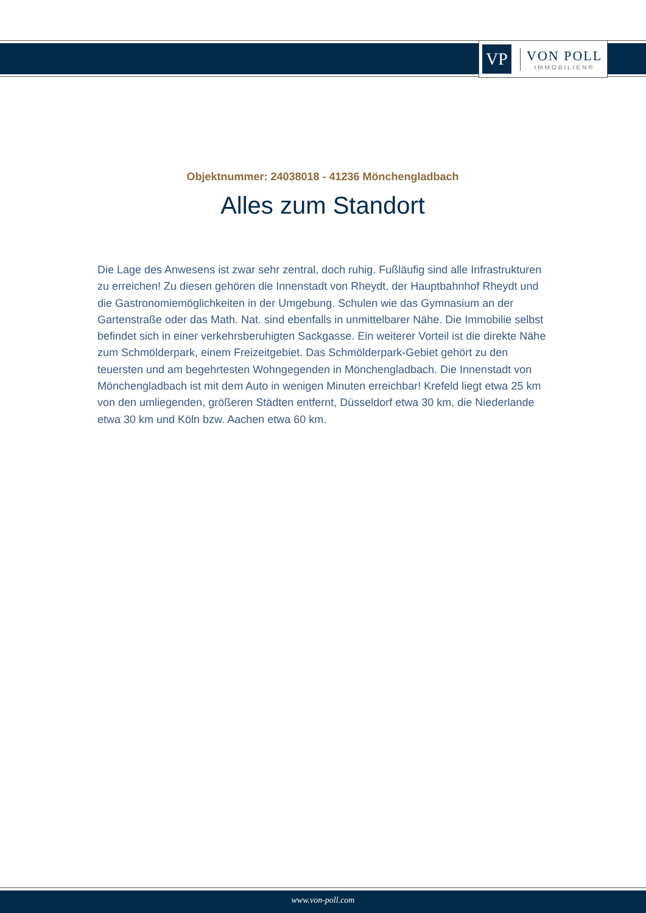VP
VON POLL
IMMOBILIEN®
Objektnummer: 24038018 - 41236 Mönchengladbach
Alles zum Standort
Die Lage des Anwesens ist zwar sehr zentral, doch ruhig. Fußläufig sind alle Infrastrukturen zu erreichen! Zu diesen gehören die Innenstadt von Rheydt, der Hauptbahnhof Rheydt und die Gastronomiemöglichkeiten in der Umgebung. Schulen wie das Gymnasium an der Gartenstraße oder das Math. Nat. sind ebenfalls in unmittelbarer Nähe. Die Immobilie selbst befindet sich in einer verkehrsberuhigten Sackgasse. Ein weiterer Vorteil ist die direkte Nähe zum Schmölderpark, einem Freizeitgebiet. Das Schmölderpark-Gebiet gehört zu den teuersten und am begehrtesten Wohngegenden in Mönchengladbach. Die Innenstadt von Mönchengladbach ist mit dem Auto in wenigen Minuten erreichbar! Krefeld liegt etwa 25 km von den umliegenden, größeren Städten entfernt, Düsseldorf etwa 30 km, die Niederlande etwa 30 km und Köln bzw. Aachen etwa 60 km.
www.von-poll.com